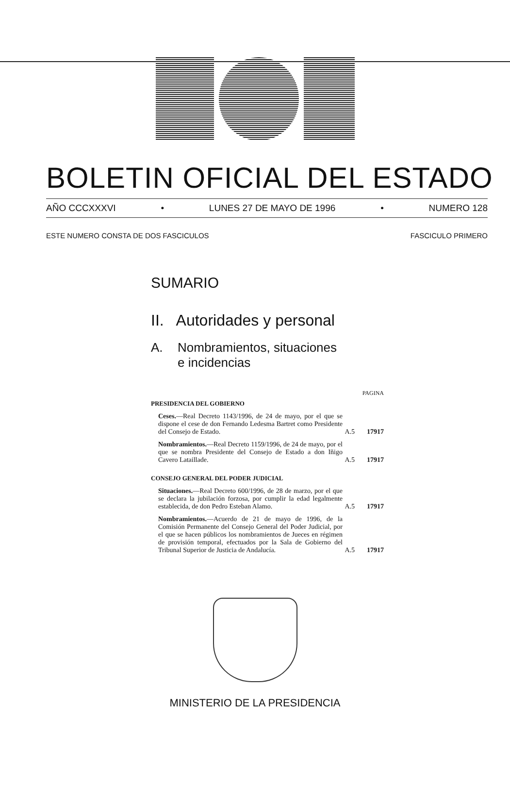BOLETIN OFICIAL DEL ESTADO
AÑO CCCXXXVI • LUNES 27 DE MAYO DE 1996 • NUMERO 128
ESTE NUMERO CONSTA DE DOS FASCICULOS FASCICULO PRIMERO
SUMARIO
II. Autoridades y personal
A. Nombramientos, situaciones
e incidencias
PAGINA
PRESIDENCIA DEL GOBIERNO
Ceses.—Real Decreto 1143/1996, de 24 de mayo, por el que se dispone el cese de don Fernando Ledesma Bartret como Presidente del Consejo de Estado. A.5 17917
Nombramientos.—Real Decreto 1159/1996, de 24 de mayo, por el que se nombra Presidente del Consejo de Estado a don Iñigo Cavero Lataillade. A.5 17917
CONSEJO GENERAL DEL PODER JUDICIAL
Situaciones.—Real Decreto 600/1996, de 28 de marzo, por el que se declara la jubilación forzosa, por cumplir la edad legalmente establecida, de don Pedro Esteban Alamo. A.5 17917
Nombramientos.—Acuerdo de 21 de mayo de 1996, de la Comisión Permanente del Consejo General del Poder Judicial, por el que se hacen públicos los nombramientos de Jueces en régimen de provisión temporal, efectuados por la Sala de Gobierno del Tribunal Superior de Justicia de Andalucía. A.5 17917
MINISTERIO DE LA PRESIDENCIA